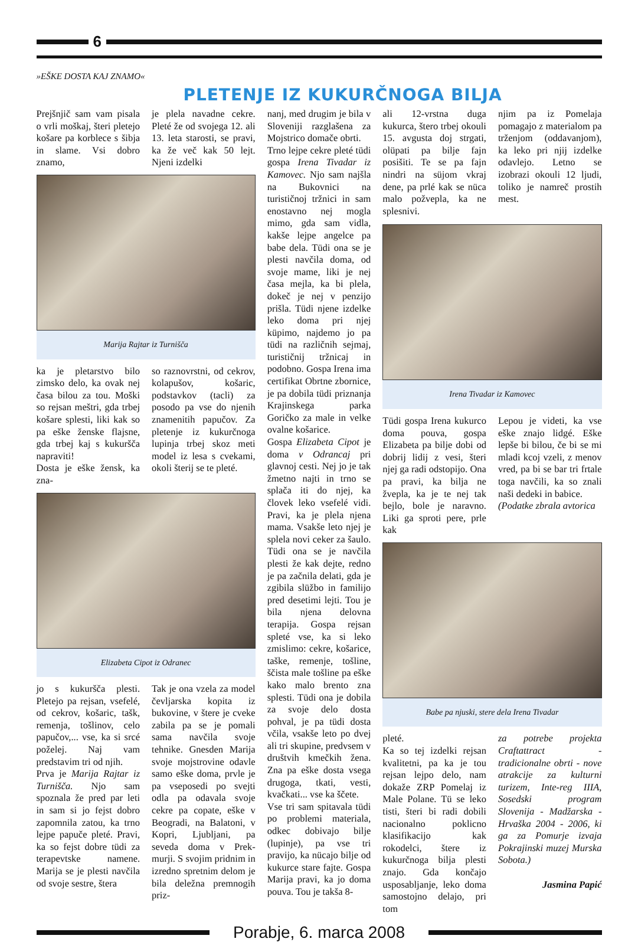6
»EŠKE DOSTA KAJ ZNAMO«
PLETENJE IZ KUKURČNOGA BILJA
Prejšnjič sam vam pisala o vrli moškaj, šteri pletejo košare pa korblece s šibja in slame. Vsi dobro znamo,
je plela navadne cekre. Pleté že od svojega 12. ali 13. leta starosti, se pravi, ka že več kak 50 lejt. Njeni izdelki
Marija Rajtar iz Turnišča
ka je pletarstvo bilo zimsko delo, ka ovak nej časa bilou za tou. Moški so rejsan meštri, gda trbej košare splesti, liki kak so pa eške ženske flajsne, gda trbej kaj s kukuršča napraviti!
Dosta je eške žensk, ka zna-
so raznovrstni, od cekrov, kolapušov, košaric, podstavkov (tacli) za posodo pa vse do njenih znamenitih papučov. Za pletenje iz kukurčnoga lupinja trbej skoz meti model iz lesa s cvekami, okoli šterij se te pleté.
Elizabeta Cipot iz Odranec
jo s kukuršča plesti. Pletejo pa rejsan, vsefelé, od cekrov, košaric, tašk, remenja, tošlinov, celo papučov,... vse, ka si srcé poželej. Naj vam predstavim tri od njih.
Prva je Marija Rajtar iz Turnišča. Njo sam spoznala že pred par leti in sam si jo fejst dobro zapomnila zatou, ka trno lejpe papuče pleté. Pravi, ka so fejst dobre tüdi za terapevtske namene. Marija se je plesti navčila od svoje sestre, štera
Tak je ona vzela za model čevljarska kopita iz bukovine, v štere je cveke zabila pa se je pomali sama navčila svoje tehnike. Gnesden Marija svoje mojstrovine odavle samo eške doma, prvle je pa vseposedi po svejti odla pa odavala svoje cekre pa copate, eške v Beogradi, na Balatoni, v Kopri, Ljubljani, pa seveda doma v Prek-murji. S svojim pridnim in izredno spretnim delom je bila deležna premnogih priz-
nanj, med drugim je bila v Sloveniji razglašena za Mojstrico domače obrti.
Trno lejpe cekre pleté tüdi gospa Irena Tivadar iz Kamovec. Njo sam najšla na Bukovnici na turističnoj tržnici in sam enostavno nej mogla mimo, gda sam vidla, kakše lejpe angelce pa babe dela. Tüdi ona se je plesti navčila doma, od svoje mame, liki je nej časa mejla, ka bi plela, dokeč je nej v penzijo prišla. Tüdi njene izdelke leko doma pri njej küpimo, najdemo jo pa tüdi na različnih sejmaj, turističnij tržnicaj in podobno. Gospa Irena ima certifikat Obrtne zbornice, je pa dobila tüdi priznanja Krajinskega parka Goričko za male in velke ovalne košarice.
Gospa Elizabeta Cipot je doma v Odrancaj pri glavnoj cesti. Nej jo je tak žmetno najti in trno se splača iti do njej, ka človek leko vsefelé vidi. Pravi, ka je plela njena mama. Vsakše leto njej je splela novi ceker za šaulo. Tüdi ona se je navčila plesti že kak dejte, redno je pa začnila delati, gda je zgibila slüžbo in familijo pred desetimi lejti. Tou je bila njena delovna terapija. Gospa rejsan spleté vse, ka si leko zmislimo: cekre, košarice, taške, remenje, tošline, ščista male tošline pa eške kako malo brento zna splesti. Tüdi ona je dobila za svoje delo dosta pohval, je pa tüdi dosta včila, vsakše leto po dvej ali tri skupine, predvsem v društvih kmečkih žena. Zna pa eške dosta vsega drugoga, tkati, vesti, kvačkati... vse ka ščete.
Vse tri sam spitavala tüdi po problemi materiala, odkec dobivajo bilje (lupinje), pa vse tri pravijo, ka nücajo bilje od kukurce stare fajte. Gospa Marija pravi, ka jo doma pouva. Tou je takša 8-
ali 12-vrstna duga kukurca, štero trbej okouli 15. avgusta doj strgati, olüpati pa bilje fajn posišiti. Te se pa fajn nindri na süjom vkraj dene, pa prlé kak se nüca malo požvepla, ka ne splesnivi.
njim pa iz Pomelaja pomagajo z materialom pa trženjom (oddavanjom), ka leko pri njij izdelke odavlejo. Letno se izobrazi okouli 12 ljudi, toliko je namreč prostih mest.
Irena Tivadar iz Kamovec
Tüdi gospa Irena kukurco doma pouva, gospa Elizabeta pa bilje dobi od dobrij lidij z vesi, šteri njej ga radi odstopijo. Ona pa pravi, ka bilja ne žvepla, ka je te nej tak bejlo, bole je naravno. Liki ga sproti pere, prle kak
Lepou je videti, ka vse eške znajo lidgé. Eške lepše bi bilou, če bi se mi mladi kcoj vzeli, z menov vred, pa bi se bar tri frtale toga navčili, ka so znali naši dedeki in babice.
(Podatke zbrala avtorica
Babe pa njuski, stere dela Irena Tivadar
pleté.
Ka so tej izdelki rejsan kvalitetni, pa ka je tou rejsan lejpo delo, nam dokaže ZRP Pomelaj iz Male Polane. Tü se leko tisti, šteri bi radi dobili nacionalno poklicno klasifikacijo kak rokodelci, štere iz kukurčnoga bilja plesti znajo. Gda končajo usposabljanje, leko doma samostojno delajo, pri tom
za potrebe projekta Craftattract - tradicionalne obrti - nove atrakcije za kulturni turizem, Inte-reg IIIA, Sosedski program Slovenija - Madžarska - Hrvaška 2004 - 2006, ki ga za Pomurje izvaja Pokrajinski muzej Murska Sobota.)
Jasmina Papić
Porabje, 6. marca 2008